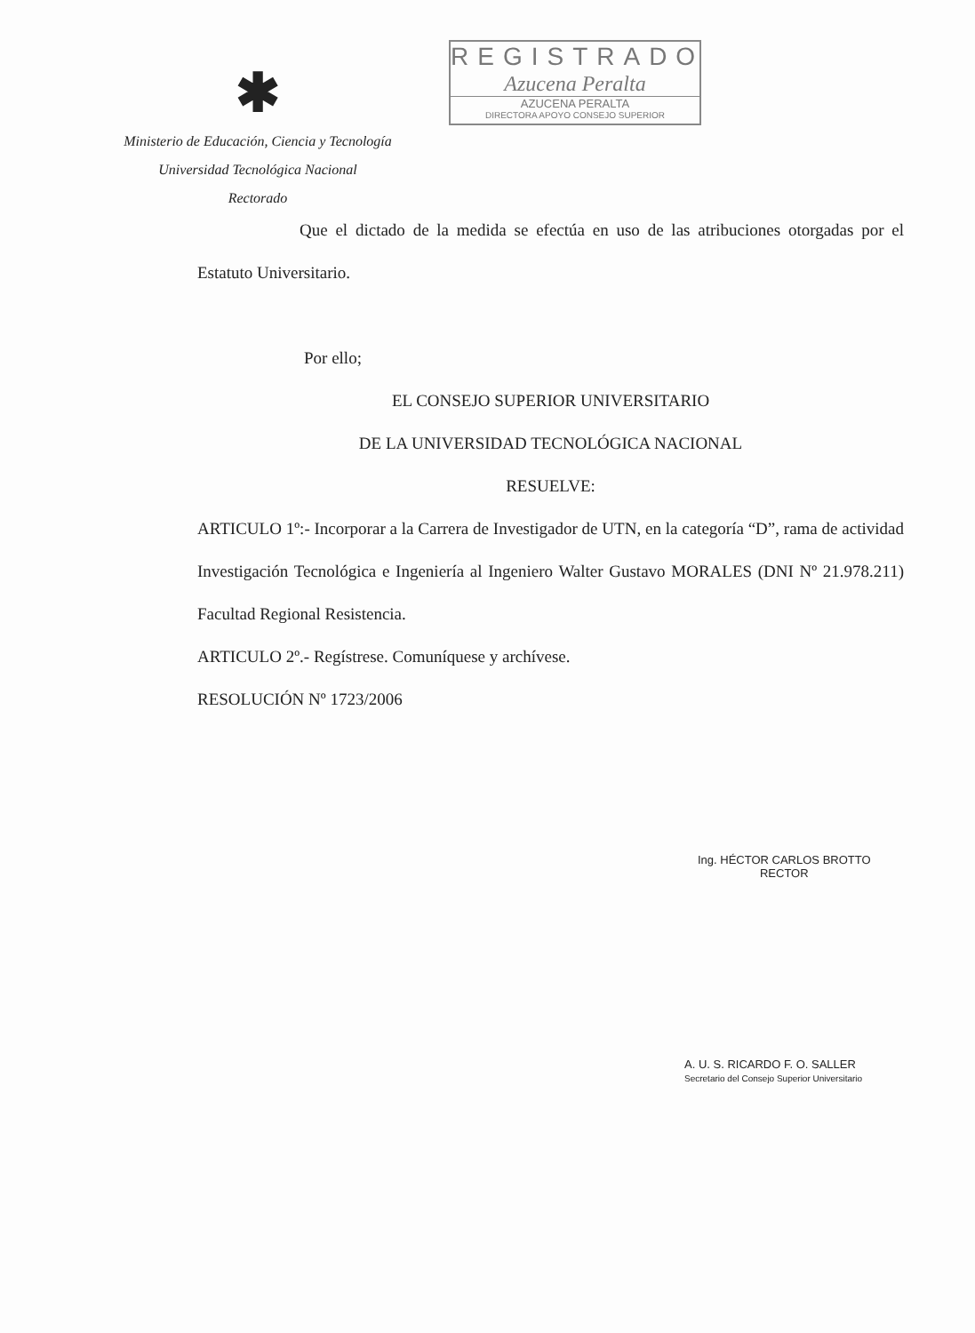✱
Ministerio de Educación, Ciencia y Tecnología
Universidad Tecnológica Nacional
Rectorado
REGISTRADO
Azucena Peralta
AZUCENA PERALTA
DIRECTORA APOYO CONSEJO SUPERIOR
Que el dictado de la medida se efectúa en uso de las atribuciones otorgadas por el Estatuto Universitario.
Por ello;
EL CONSEJO SUPERIOR UNIVERSITARIO
DE LA UNIVERSIDAD TECNOLÓGICA NACIONAL
RESUELVE:
ARTICULO 1º:- Incorporar a la Carrera de Investigador de UTN, en la categoría “D”, rama de actividad Investigación Tecnológica e Ingeniería al Ingeniero Walter Gustavo MORALES (DNI Nº 21.978.211) Facultad Regional Resistencia.
ARTICULO 2º.- Regístrese. Comuníquese y archívese.
RESOLUCIÓN Nº 1723/2006
Ing. HÉCTOR CARLOS BROTTO
RECTOR
A. U. S. RICARDO F. O. SALLER
Secretario del Consejo Superior Universitario